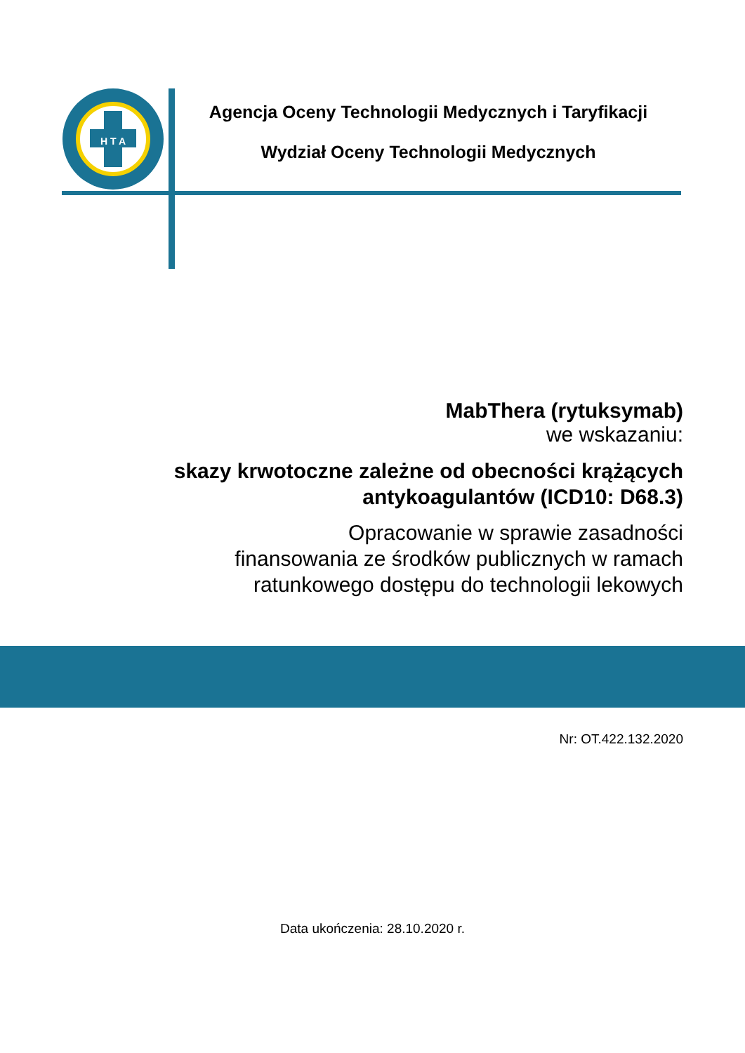H T A
Agencja Oceny Technologii Medycznych i Taryfikacji
Wydział Oceny Technologii Medycznych
MabThera (rytuksymab)
we wskazaniu:
skazy krwotoczne zależne od obecności krążących antykoagulantów (ICD10: D68.3)
Opracowanie w sprawie zasadności
finansowania ze środków publicznych w ramach
ratunkowego dostępu do technologii lekowych
Nr: OT.422.132.2020
Data ukończenia: 28.10.2020 r.